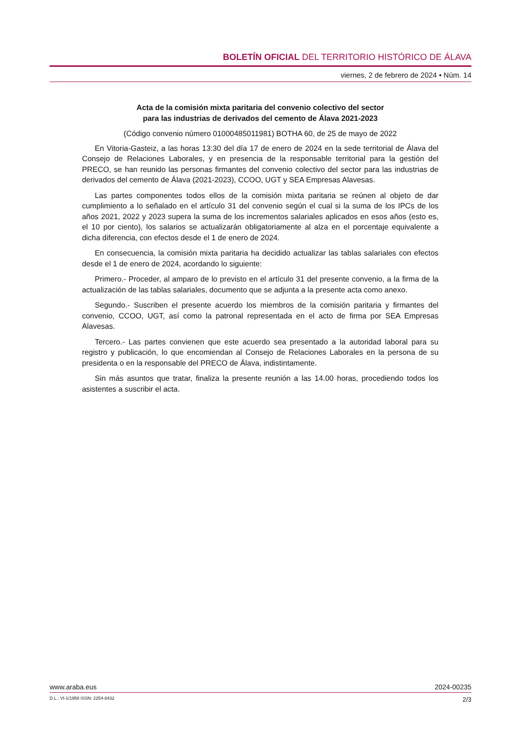BOLETÍN OFICIAL DEL TERRITORIO HISTÓRICO DE ÁLAVA
viernes, 2 de febrero de 2024 • Núm. 14
Acta de la comisión mixta paritaria del convenio colectivo del sector
para las industrias de derivados del cemento de Álava 2021-2023
(Código convenio número 01000485011981) BOTHA 60, de 25 de mayo de 2022
En Vitoria-Gasteiz, a las horas 13:30 del día 17 de enero de 2024 en la sede territorial de Álava del Consejo de Relaciones Laborales, y en presencia de la responsable territorial para la gestión del PRECO, se han reunido las personas firmantes del convenio colectivo del sector para las industrias de derivados del cemento de Álava (2021-2023), CCOO, UGT y SEA Empresas Alavesas.
Las partes componentes todos ellos de la comisión mixta paritaria se reúnen al objeto de dar cumplimiento a lo señalado en el artículo 31 del convenio según el cual si la suma de los IPCs de los años 2021, 2022 y 2023 supera la suma de los incrementos salariales aplicados en esos años (esto es, el 10 por ciento), los salarios se actualizarán obligatoriamente al alza en el porcentaje equivalente a dicha diferencia, con efectos desde el 1 de enero de 2024.
En consecuencia, la comisión mixta paritaria ha decidido actualizar las tablas salariales con efectos desde el 1 de enero de 2024, acordando lo siguiente:
Primero.- Proceder, al amparo de lo previsto en el artículo 31 del presente convenio, a la firma de la actualización de las tablas salariales, documento que se adjunta a la presente acta como anexo.
Segundo.- Suscriben el presente acuerdo los miembros de la comisión paritaria y firmantes del convenio, CCOO, UGT, así como la patronal representada en el acto de firma por SEA Empresas Alavesas.
Tercero.- Las partes convienen que este acuerdo sea presentado a la autoridad laboral para su registro y publicación, lo que encomiendan al Consejo de Relaciones Laborales en la persona de su presidenta o en la responsable del PRECO de Álava, indistintamente.
Sin más asuntos que tratar, finaliza la presente reunión a las 14.00 horas, procediendo todos los asistentes a suscribir el acta.
www.araba.eus 2024-00235
D.L.: VI-1/1958 ISSN: 2254-8432 2/3